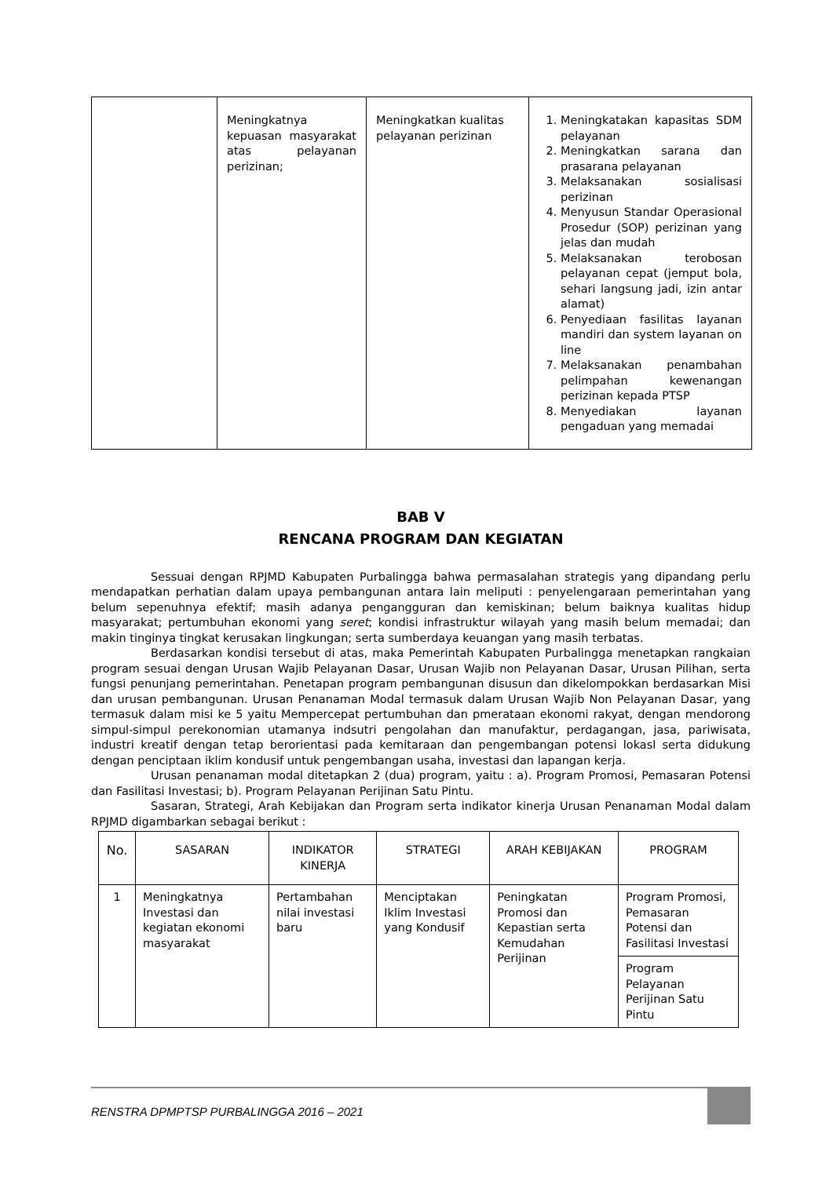| | Meningkatnya kepuasan masyarakat atas pelayanan perizinan; | Meningkatkan kualitas pelayanan perizinan | 1. Meningkatakan kapasitas SDM pelayanan 2. Meningkatkan sarana dan prasarana pelayanan 3. Melaksanakan sosialisasi perizinan 4. Menyusun Standar Operasional Prosedur (SOP) perizinan yang jelas dan mudah 5. Melaksanakan terobosan pelayanan cepat (jemput bola, sehari langsung jadi, izin antar alamat) 6. Penyediaan fasilitas layanan mandiri dan system layanan on line 7. Melaksanakan penambahan pelimpahan kewenangan perizinan kepada PTSP 8. Menyediakan layanan pengaduan yang memadai |
BAB V
RENCANA PROGRAM DAN KEGIATAN
Sessuai dengan RPJMD Kabupaten Purbalingga bahwa permasalahan strategis yang dipandang perlu mendapatkan perhatian dalam upaya pembangunan antara lain meliputi : penyelengaraan pemerintahan yang belum sepenuhnya efektif; masih adanya pengangguran dan kemiskinan; belum baiknya kualitas hidup masyarakat; pertumbuhan ekonomi yang seret; kondisi infrastruktur wilayah yang masih belum memadai; dan makin tinginya tingkat kerusakan lingkungan; serta sumberdaya keuangan yang masih terbatas.
Berdasarkan kondisi tersebut di atas, maka Pemerintah Kabupaten Purbalingga menetapkan rangkaian program sesuai dengan Urusan Wajib Pelayanan Dasar, Urusan Wajib non Pelayanan Dasar, Urusan Pilihan, serta fungsi penunjang pemerintahan. Penetapan program pembangunan disusun dan dikelompokkan berdasarkan Misi dan urusan pembangunan. Urusan Penanaman Modal termasuk dalam Urusan Wajib Non Pelayanan Dasar, yang termasuk dalam misi ke 5 yaitu Mempercepat pertumbuhan dan pmerataan ekonomi rakyat, dengan mendorong simpul-simpul perekonomian utamanya indsutri pengolahan dan manufaktur, perdagangan, jasa, pariwisata, industri kreatif dengan tetap berorientasi pada kemitaraan dan pengembangan potensi lokasl serta didukung dengan penciptaan iklim kondusif untuk pengembangan usaha, investasi dan lapangan kerja.
Urusan penanaman modal ditetapkan 2 (dua) program, yaitu : a). Program Promosi, Pemasaran Potensi dan Fasilitasi Investasi; b). Program Pelayanan Perijinan Satu Pintu.
Sasaran, Strategi, Arah Kebijakan dan Program serta indikator kinerja Urusan Penanaman Modal dalam RPJMD digambarkan sebagai berikut :
| No. | SASARAN | INDIKATOR KINERJA | STRATEGI | ARAH KEBIJAKAN | PROGRAM |
| --- | --- | --- | --- | --- | --- |
| 1 | Meningkatnya Investasi dan kegiatan ekonomi masyarakat | Pertambahan nilai investasi baru | Menciptakan Iklim Investasi yang Kondusif | Peningkatan Promosi dan Kepastian serta Kemudahan Perijinan | Program Promosi, Pemasaran Potensi dan Fasilitasi Investasi |
| | | | | | Program Pelayanan Perijinan Satu Pintu |
RENSTRA DPMPTSP PURBALINGGA 2016 – 2021